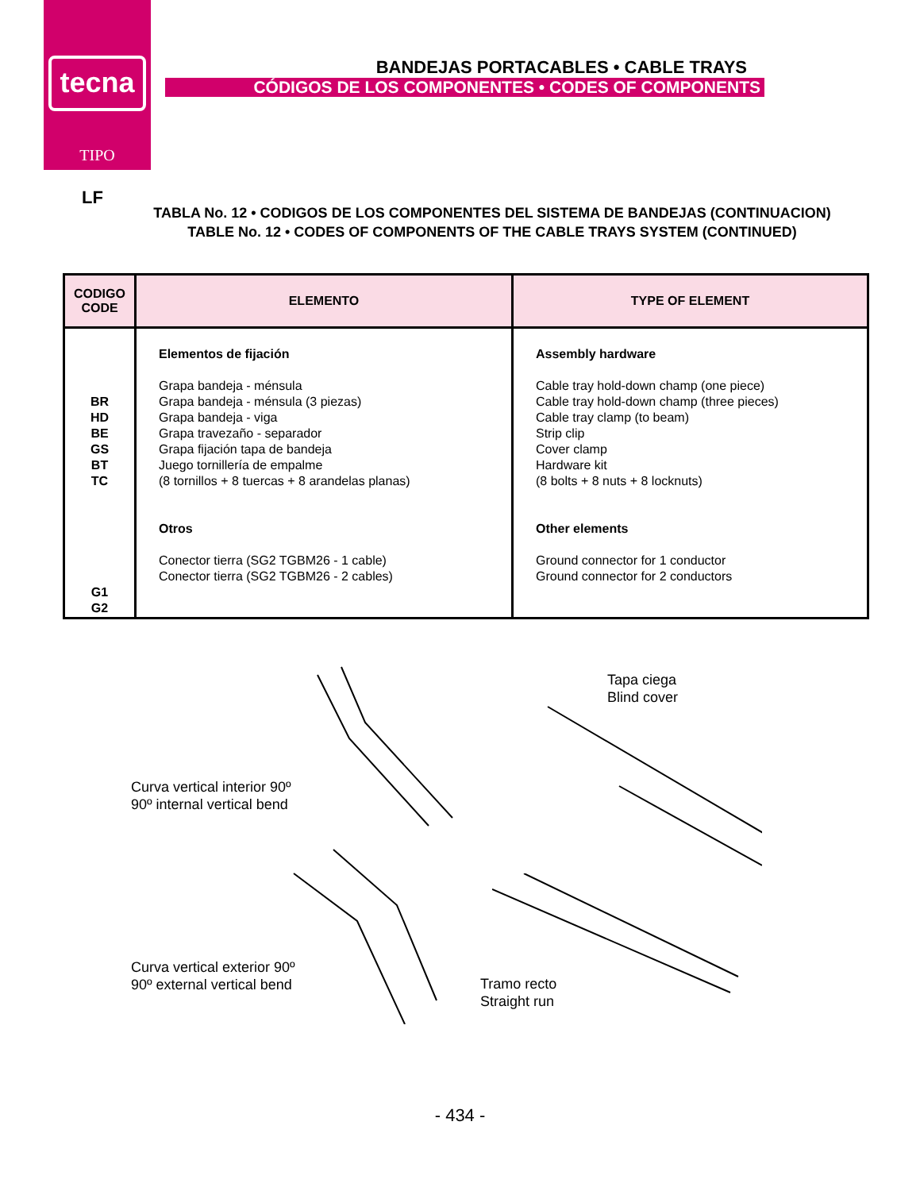tecna
TIPO
BANDEJAS PORTACABLES • CABLE TRAYS
CÓDIGOS DE LOS COMPONENTES • CODES OF COMPONENTS
LF
TABLA No. 12 • CODIGOS DE LOS COMPONENTES DEL SISTEMA DE BANDEJAS (CONTINUACION)
TABLE No. 12 • CODES OF COMPONENTS OF THE CABLE TRAYS SYSTEM (CONTINUED)
| CODIGO CODE | ELEMENTO | TYPE OF ELEMENT |
| --- | --- | --- |
| BR HD BE GS BT TC G1 G2 | Elementos de fijación Grapa bandeja - ménsula Grapa bandeja - ménsula (3 piezas) Grapa bandeja - viga Grapa travezaño - separador Grapa fijación tapa de bandeja Juego tornillería de empalme (8 tornillos + 8 tuercas + 8 arandelas planas) Otros Conector tierra (SG2 TGBM26 - 1 cable) Conector tierra (SG2 TGBM26 - 2 cables) | Assembly hardware Cable tray hold-down champ (one piece) Cable tray hold-down champ (three pieces) Cable tray clamp (to beam) Strip clip Cover clamp Hardware kit (8 bolts + 8 nuts + 8 locknuts) Other elements Ground connector for 1 conductor Ground connector for 2 conductors |
Curva vertical interior 90º
90º internal vertical bend
Tapa ciega
Blind cover
Curva vertical exterior 90º
90º external vertical bend
Tramo recto
Straight run
- 434 -